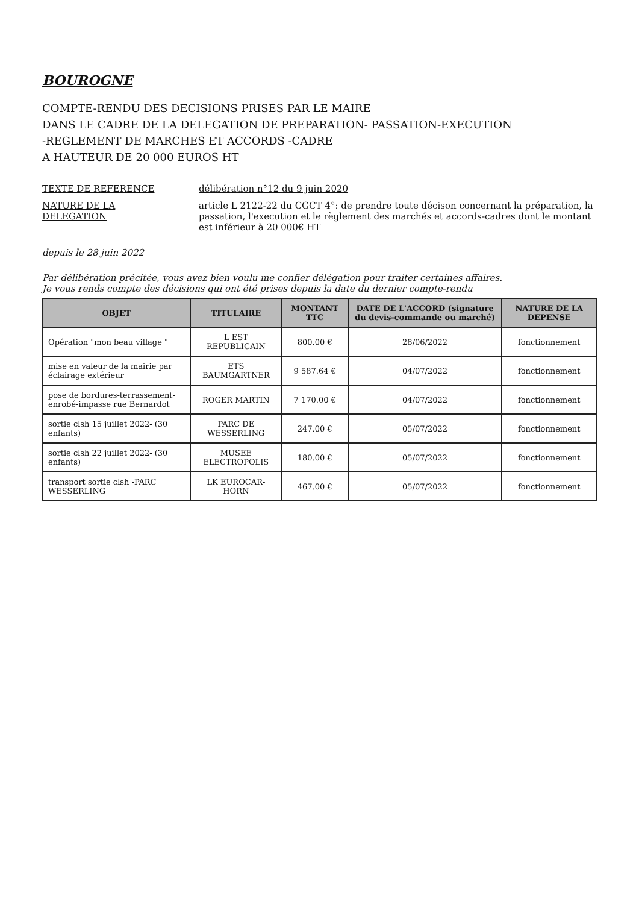BOUROGNE
COMPTE-RENDU DES DECISIONS PRISES PAR LE MAIRE
DANS LE CADRE DE LA DELEGATION DE PREPARATION- PASSATION-EXECUTION
-REGLEMENT DE MARCHES ET ACCORDS -CADRE
A HAUTEUR DE 20 000 EUROS HT
TEXTE DE REFERENCE délibération n°12 du 9 juin 2020
NATURE DE LA DELEGATION article L 2122-22 du CGCT 4°: de prendre toute décison concernant la préparation, la passation, l'execution et le règlement des marchés et accords-cadres dont le montant est inférieur à 20 000€ HT
depuis le 28 juin 2022
Par délibération précitée, vous avez bien voulu me confier délégation pour traiter certaines affaires.
Je vous rends compte des décisions qui ont été prises depuis la date du dernier compte-rendu
| OBJET | TITULAIRE | MONTANT TTC | DATE DE L'ACCORD (signature du devis-commande ou marché) | NATURE DE LA DEPENSE |
| --- | --- | --- | --- | --- |
| Opération "mon beau village " | L EST REPUBLICAIN | 800.00 € | 28/06/2022 | fonctionnement |
| mise en valeur de la mairie par éclairage extérieur | ETS BAUMGARTNER | 9 587.64 € | 04/07/2022 | fonctionnement |
| pose de bordures-terrassement- enrobé-impasse rue Bernardot | ROGER MARTIN | 7 170.00 € | 04/07/2022 | fonctionnement |
| sortie clsh 15 juillet 2022- (30 enfants) | PARC DE WESSERLING | 247.00 € | 05/07/2022 | fonctionnement |
| sortie clsh 22 juillet 2022- (30 enfants) | MUSEE ELECTROPOLIS | 180.00 € | 05/07/2022 | fonctionnement |
| transport sortie clsh -PARC WESSERLING | LK EUROCAR-HORN | 467.00 € | 05/07/2022 | fonctionnement |